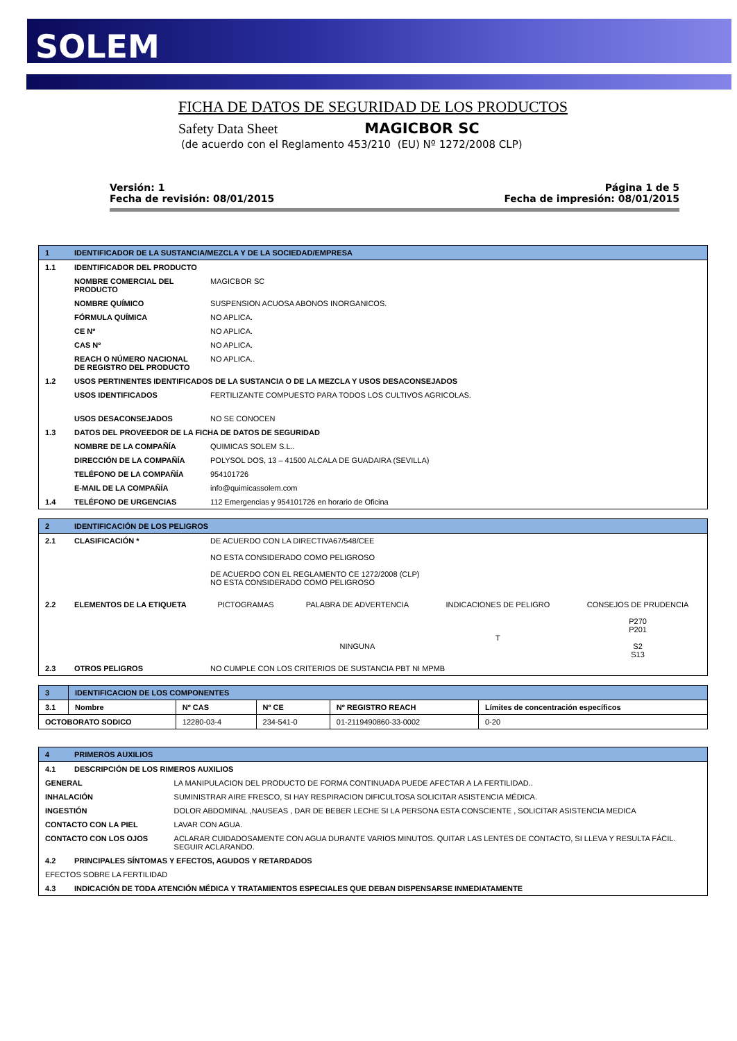SOLEM
FICHA DE DATOS DE SEGURIDAD DE LOS PRODUCTOS
Safety Data Sheet MAGICBOR SC
(de acuerdo con el Reglamento 453/210 (EU) Nº 1272/2008 CLP)
Versión: 1
Fecha de revisión: 08/01/2015
Página 1 de 5
Fecha de impresión: 08/01/2015
| 1 | IDENTIFICADOR DE LA SUSTANCIA/MEZCLA Y DE LA SOCIEDAD/EMPRESA | |
| 1.1 | IDENTIFICADOR DEL PRODUCTO | |
| | NOMBRE COMERCIAL DEL PRODUCTO | MAGICBOR SC |
| | NOMBRE QUÍMICO | SUSPENSION ACUOSA ABONOS INORGANICOS. |
| | FÓRMULA QUÍMICA | NO APLICA. |
| | CE Nº | NO APLICA. |
| | CAS Nº | NO APLICA. |
| | REACH O NÚMERO NACIONAL DE REGISTRO DEL PRODUCTO | NO APLICA.. |
| 1.2 | USOS PERTINENTES IDENTIFICADOS DE LA SUSTANCIA O DE LA MEZCLA Y USOS DESACONSEJADOS | |
| | USOS IDENTIFICADOS | FERTILIZANTE COMPUESTO PARA TODOS LOS CULTIVOS AGRICOLAS. |
| | USOS DESACONSEJADOS | NO SE CONOCEN |
| 1.3 | DATOS DEL PROVEEDOR DE LA FICHA DE DATOS DE SEGURIDAD | |
| | NOMBRE DE LA COMPAÑÍA | QUIMICAS SOLEM S.L.. |
| | DIRECCIÓN DE LA COMPAÑÍA | POLYSOL DOS, 13 – 41500 ALCALA DE GUADAIRA (SEVILLA) |
| | TELÉFONO DE LA COMPAÑÍA | 954101726 |
| | E-MAIL DE LA COMPAÑÍA | info@quimicassolem.com |
| 1.4 | TELÉFONO DE URGENCIAS | 112 Emergencias y 954101726 en horario de Oficina |
| 2 | IDENTIFICACIÓN DE LOS PELIGROS | | | | |
| 2.1 | CLASIFICACIÓN * | DE ACUERDO CON LA DIRECTIVA67/548/CEE NO ESTA CONSIDERADO COMO PELIGROSO DE ACUERDO CON EL REGLAMENTO CE 1272/2008 (CLP) NO ESTA CONSIDERADO COMO PELIGROSO | | | |
| 2.2 | ELEMENTOS DE LA ETIQUETA | PICTOGRAMAS | PALABRA DE ADVERTENCIA NINGUNA | INDICACIONES DE PELIGRO T | CONSEJOS DE PRUDENCIA P270 P201 S2 S13 |
| 2.3 | OTROS PELIGROS | NO CUMPLE CON LOS CRITERIOS DE SUSTANCIA PBT NI MPMB | | | |
| 3 | IDENTIFICACION DE LOS COMPONENTES | | | | |
| 3.1 | Nombre | Nº CAS | Nº CE | Nº REGISTRO REACH | Límites de concentración específicos |
| OCTOBORATO SODICO | | 12280-03-4 | 234-541-0 | 01-2119490860-33-0002 | 0-20 |
| 4 | PRIMEROS AUXILIOS | |
| 4.1 | DESCRIPCIÓN DE LOS RIMEROS AUXILIOS | |
| GENERAL | | LA MANIPULACION DEL PRODUCTO DE FORMA CONTINUADA PUEDE AFECTAR A LA FERTILIDAD.. |
| INHALACIÓN | | SUMINISTRAR AIRE FRESCO, SI HAY RESPIRACION DIFICULTOSA SOLICITAR ASISTENCIA MÉDICA. |
| INGESTIÓN | | DOLOR ABDOMINAL ,NAUSEAS , DAR DE BEBER LECHE SI LA PERSONA ESTA CONSCIENTE , SOLICITAR ASISTENCIA MEDICA |
| CONTACTO CON LA PIEL | | LAVAR CON AGUA. |
| CONTACTO CON LOS OJOS | | ACLARAR CUIDADOSAMENTE CON AGUA DURANTE VARIOS MINUTOS. QUITAR LAS LENTES DE CONTACTO, SI LLEVA Y RESULTA FÁCIL. SEGUIR ACLARANDO. |
| 4.2 | PRINCIPALES SÍNTOMAS Y EFECTOS, AGUDOS Y RETARDADOS | |
| EFECTOS SOBRE LA FERTILIDAD | | |
| 4.3 | INDICACIÓN DE TODA ATENCIÓN MÉDICA Y TRATAMIENTOS ESPECIALES QUE DEBAN DISPENSARSE INMEDIATAMENTE | |